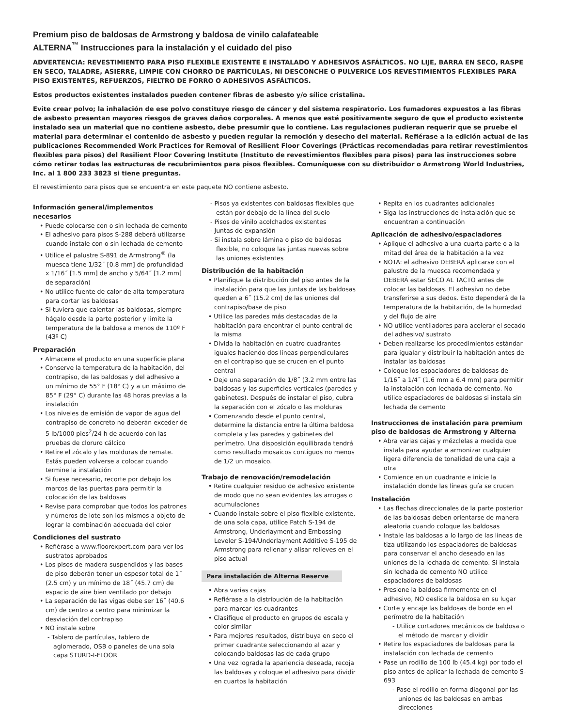Premium piso de baldosas de Armstrong y baldosa de vinilo calafateable
ALTERNA<sup>™</sup> Instrucciones para la instalación y el cuidado del piso
ADVERTENCIA: REVESTIMIENTO PARA PISO FLEXIBLE EXISTENTE E INSTALADO Y ADHESIVOS ASFÁLTICOS. NO LIJE, BARRA EN SECO, RASPE EN SECO, TALADRE, ASIERRE, LIMPIE CON CHORRO DE PARTÍCULAS, NI DESCONCHE O PULVERICE LOS REVESTIMIENTOS FLEXIBLES PARA PISO EXISTENTES, REFUERZOS, FIELTRO DE FORRO O ADHESIVOS ASFÁLTICOS.
Estos productos existentes instalados pueden contener fibras de asbesto y/o sílice cristalina.
Evite crear polvo; la inhalación de ese polvo constituye riesgo de cáncer y del sistema respiratorio. Los fumadores expuestos a las fibras de asbesto presentan mayores riesgos de graves daños corporales. A menos que esté positivamente seguro de que el producto existente instalado sea un material que no contiene asbesto, debe presumir que lo contiene. Las regulaciones pudieran requerir que se pruebe el material para determinar el contenido de asbesto y pueden regular la remoción y desecho del material. Refiérase a la edición actual de las publicaciones Recommended Work Practices for Removal of Resilient Floor Coverings (Prácticas recomendadas para retirar revestimientos flexibles para pisos) del Resilient Floor Covering Institute (Instituto de revestimientos flexibles para pisos) para las instrucciones sobre cómo retirar todas las estructuras de recubrimientos para pisos flexibles. Comuníquese con su distribuidor o Armstrong World Industries, Inc. al 1 800 233 3823 si tiene preguntas.
El revestimiento para pisos que se encuentra en este paquete NO contiene asbesto.
Información general/implementos necesarios
• Puede colocarse con o sin lechada de cemento
• El adhesivo para pisos S-288 deberá utilizarse cuando instale con o sin lechada de cemento
• Utilice el palustre S-891 de Armstrong<sup>®</sup> (la muesca tiene 1/32˝ [0.8 mm] de profundidad x 1/16˝ [1.5 mm] de ancho y 5/64˝ [1.2 mm] de separación)
• No utilice fuente de calor de alta temperatura para cortar las baldosas
• Si tuviera que calentar las baldosas, siempre hágalo desde la parte posterior y limite la temperatura de la baldosa a menos de 110º F (43º C)
Preparación
• Almacene el producto en una superficie plana
• Conserve la temperatura de la habitación, del contrapiso, de las baldosas y del adhesivo a un mínimo de 55° F (18° C) y a un máximo de 85° F (29° C) durante las 48 horas previas a la instalación
• Los niveles de emisión de vapor de agua del contrapiso de concreto no deberán exceder de 5 lb/1000 pies<sup>2</sup>/24 h de acuerdo con las pruebas de cloruro cálcico
• Retire el zócalo y las molduras de remate. Estás pueden volverse a colocar cuando termine la instalación
• Si fuese necesario, recorte por debajo los marcos de las puertas para permitir la colocación de las baldosas
• Revise para comprobar que todos los patrones y números de lote son los mismos a objeto de lograr la combinación adecuada del color
Condiciones del sustrato
• Refiérase a www.floorexpert.com para ver los sustratos aprobados
• Los pisos de madera suspendidos y las bases de piso deberán tener un espesor total de 1˝ (2.5 cm) y un mínimo de 18˝ (45.7 cm) de espacio de aire bien ventilado por debajo
• La separación de las vigas debe ser 16˝ (40.6 cm) de centro a centro para minimizar la desviación del contrapiso
• NO instale sobre
- Tablero de partículas, tablero de aglomerado, OSB o paneles de una sola capa STURD-I-FLOOR
- Pisos ya existentes con baldosas flexibles que están por debajo de la línea del suelo
- Pisos de vinilo acolchados existentes
- Juntas de expansión
- Si instala sobre lámina o piso de baldosas flexible, no coloque las juntas nuevas sobre las uniones existentes
Distribución de la habitación
• Planifique la distribución del piso antes de la instalación para que las juntas de las baldosas queden a 6˝ (15.2 cm) de las uniones del contrapiso/base de piso
• Utilice las paredes más destacadas de la habitación para encontrar el punto central de la misma
• Divida la habitación en cuatro cuadrantes iguales haciendo dos líneas perpendiculares en el contrapiso que se crucen en el punto central
• Deje una separación de 1/8˝ (3.2 mm entre las baldosas y las superficies verticales (paredes y gabinetes). Después de instalar el piso, cubra la separación con el zócalo o las molduras
• Comenzando desde el punto central, determine la distancia entre la última baldosa completa y las paredes y gabinetes del perímetro. Una disposición equilibrada tendrá como resultado mosaicos contiguos no menos de 1/2 un mosaico.
Trabajo de renovación/remodelación
• Retire cualquier residuo de adhesivo existente de modo que no sean evidentes las arrugas o acumulaciones
• Cuando instale sobre el piso flexible existente, de una sola capa, utilice Patch S-194 de Armstrong, Underlayment and Embossing Leveler S-194/Underlayment Additive S-195 de Armstrong para rellenar y alisar relieves en el piso actual
Para instalación de Alterna Reserve
• Abra varias cajas
• Refiérase a la distribución de la habitación para marcar los cuadrantes
• Clasifique el producto en grupos de escala y color similar
• Para mejores resultados, distribuya en seco el primer cuadrante seleccionando al azar y colocando baldosas las de cada grupo
• Una vez lograda la apariencia deseada, recoja las baldosas y coloque el adhesivo para dividir en cuartos la habitación
• Repita en los cuadrantes adicionales
• Siga las instrucciones de instalación que se encuentran a continuación
Aplicación de adhesivo/espaciadores
• Aplique el adhesivo a una cuarta parte o a la mitad del área de la habitación a la vez
• NOTA: el adhesivo DEBERÁ aplicarse con el palustre de la muesca recomendada y DEBERÁ estar SECO AL TACTO antes de colocar las baldosas. El adhesivo no debe transferirse a sus dedos. Esto dependerá de la temperatura de la habitación, de la humedad y del flujo de aire
• NO utilice ventiladores para acelerar el secado del adhesivo/ sustrato
• Deben realizarse los procedimientos estándar para igualar y distribuir la habitación antes de instalar las baldosas
• Coloque los espaciadores de baldosas de 1/16˝ a 1/4˝ (1.6 mm a 6.4 mm) para permitir la instalación con lechada de cemento. No utilice espaciadores de baldosas si instala sin lechada de cemento
Instrucciones de instalación para premium piso de baldosas de Armstrong y Alterna
• Abra varias cajas y mézclelas a medida que instala para ayudar a armonizar cualquier ligera diferencia de tonalidad de una caja a otra
• Comience en un cuadrante e inicie la instalación donde las líneas guía se crucen
Instalación
• Las flechas direccionales de la parte posterior de las baldosas deben orientarse de manera aleatoria cuando coloque las baldosas
• Instale las baldosas a lo largo de las líneas de tiza utilizando los espaciadores de baldosas para conservar el ancho deseado en las uniones de la lechada de cemento. Si instala sin lechada de cemento NO utilice espaciadores de baldosas
• Presione la baldosa firmemente en el adhesivo, NO deslice la baldosa en su lugar
• Corte y encaje las baldosas de borde en el perímetro de la habitación
- Utilice cortadores mecánicos de baldosa o el método de marcar y dividir
• Retire los espaciadores de baldosas para la instalación con lechada de cemento
• Pase un rodillo de 100 lb (45.4 kg) por todo el piso antes de aplicar la lechada de cemento S-693
- Pase el rodillo en forma diagonal por las uniones de las baldosas en ambas direcciones